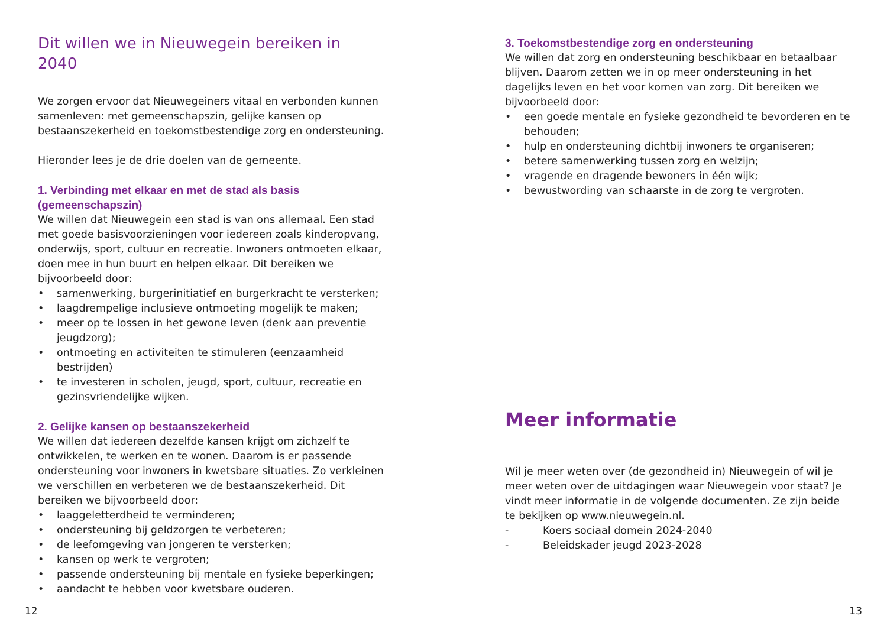Dit willen we in Nieuwegein bereiken in 2040
We zorgen ervoor dat Nieuwegeiners vitaal en verbonden kunnen samenleven: met gemeenschapszin, gelijke kansen op bestaanszekerheid en toekomstbestendige zorg en ondersteuning.
Hieronder lees je de drie doelen van de gemeente.
1. Verbinding met elkaar en met de stad als basis (gemeenschapszin)
We willen dat Nieuwegein een stad is van ons allemaal. Een stad met goede basisvoorzieningen voor iedereen zoals kinderopvang, onderwijs, sport, cultuur en recreatie. Inwoners ontmoeten elkaar, doen mee in hun buurt en helpen elkaar. Dit bereiken we bijvoorbeeld door:
• samenwerking, burgerinitiatief en burgerkracht te versterken;
• laagdrempelige inclusieve ontmoeting mogelijk te maken;
• meer op te lossen in het gewone leven (denk aan preventie jeugdzorg);
• ontmoeting en activiteiten te stimuleren (eenzaamheid bestrijden)
• te investeren in scholen, jeugd, sport, cultuur, recreatie en gezinsvriendelijke wijken.
2. Gelijke kansen op bestaanszekerheid
We willen dat iedereen dezelfde kansen krijgt om zichzelf te ontwikkelen, te werken en te wonen. Daarom is er passende ondersteuning voor inwoners in kwetsbare situaties. Zo verkleinen we verschillen en verbeteren we de bestaanszekerheid. Dit bereiken we bijvoorbeeld door:
• laaggeletterdheid te verminderen;
• ondersteuning bij geldzorgen te verbeteren;
• de leefomgeving van jongeren te versterken;
• kansen op werk te vergroten;
• passende ondersteuning bij mentale en fysieke beperkingen;
• aandacht te hebben voor kwetsbare ouderen.
12
3. Toekomstbestendige zorg en ondersteuning
We willen dat zorg en ondersteuning beschikbaar en betaalbaar blijven. Daarom zetten we in op meer ondersteuning in het dagelijks leven en het voor komen van zorg. Dit bereiken we bijvoorbeeld door:
• een goede mentale en fysieke gezondheid te bevorderen en te behouden;
• hulp en ondersteuning dichtbij inwoners te organiseren;
• betere samenwerking tussen zorg en welzijn;
• vragende en dragende bewoners in één wijk;
• bewustwording van schaarste in de zorg te vergroten.
Meer informatie
Wil je meer weten over (de gezondheid in) Nieuwegein of wil je meer weten over de uitdagingen waar Nieuwegein voor staat? Je vindt meer informatie in de volgende documenten. Ze zijn beide te bekijken op www.nieuwegein.nl.
- Koers sociaal domein 2024-2040
- Beleidskader jeugd 2023-2028
13